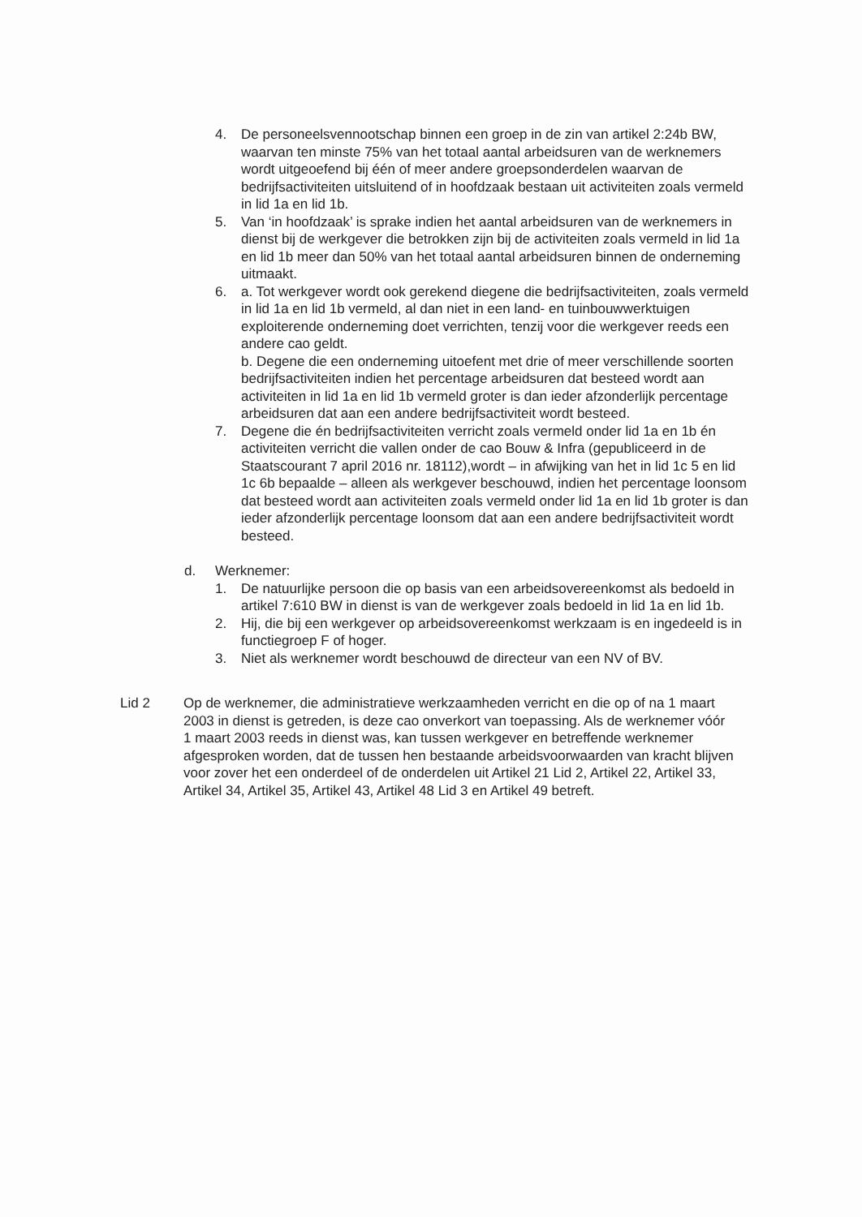4. De personeelsvennootschap binnen een groep in de zin van artikel 2:24b BW, waarvan ten minste 75% van het totaal aantal arbeidsuren van de werknemers wordt uitgeoefend bij één of meer andere groepsonderdelen waarvan de bedrijfsactiviteiten uitsluitend of in hoofdzaak bestaan uit activiteiten zoals vermeld in lid 1a en lid 1b.
5. Van ‘in hoofdzaak’ is sprake indien het aantal arbeidsuren van de werknemers in dienst bij de werkgever die betrokken zijn bij de activiteiten zoals vermeld in lid 1a en lid 1b meer dan 50% van het totaal aantal arbeidsuren binnen de onderneming uitmaakt.
6. a. Tot werkgever wordt ook gerekend diegene die bedrijfsactiviteiten, zoals vermeld in lid 1a en lid 1b vermeld, al dan niet in een land- en tuinbouwwerktuigen exploiterende onderneming doet verrichten, tenzij voor die werkgever reeds een andere cao geldt.
b. Degene die een onderneming uitoefent met drie of meer verschillende soorten bedrijfsactiviteiten indien het percentage arbeidsuren dat besteed wordt aan activiteiten in lid 1a en lid 1b vermeld groter is dan ieder afzonderlijk percentage arbeidsuren dat aan een andere bedrijfsactiviteit wordt besteed.
7. Degene die én bedrijfsactiviteiten verricht zoals vermeld onder lid 1a en 1b én activiteiten verricht die vallen onder de cao Bouw & Infra (gepubliceerd in de Staatscourant 7 april 2016 nr. 18112),wordt – in afwijking van het in lid 1c 5 en lid 1c 6b bepaalde – alleen als werkgever beschouwd, indien het percentage loonsom dat besteed wordt aan activiteiten zoals vermeld onder lid 1a en lid 1b groter is dan ieder afzonderlijk percentage loonsom dat aan een andere bedrijfsactiviteit wordt besteed.
d. Werknemer:
1. De natuurlijke persoon die op basis van een arbeidsovereenkomst als bedoeld in artikel 7:610 BW in dienst is van de werkgever zoals bedoeld in lid 1a en lid 1b.
2. Hij, die bij een werkgever op arbeidsovereenkomst werkzaam is en ingedeeld is in functiegroep F of hoger.
3. Niet als werknemer wordt beschouwd de directeur van een NV of BV.
Lid 2 Op de werknemer, die administratieve werkzaamheden verricht en die op of na 1 maart 2003 in dienst is getreden, is deze cao onverkort van toepassing. Als de werknemer vóór
1 maart 2003 reeds in dienst was, kan tussen werkgever en betreffende werknemer afgesproken worden, dat de tussen hen bestaande arbeidsvoorwaarden van kracht blijven voor zover het een onderdeel of de onderdelen uit Artikel 21 Lid 2, Artikel 22, Artikel 33, Artikel 34, Artikel 35, Artikel 43, Artikel 48 Lid 3 en Artikel 49 betreft.